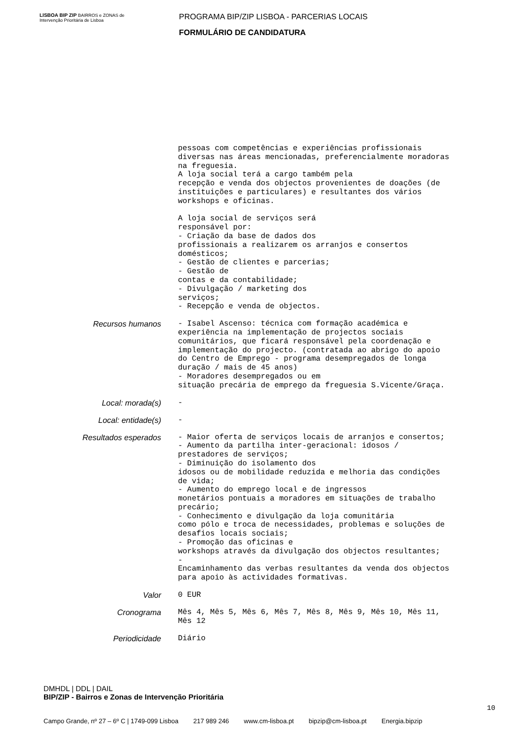LISBOA BIP ZIP BAIRROS e ZONAS de Intervenção Prioritária de Lisboa
PROGRAMA BIP/ZIP LISBOA - PARCERIAS LOCAIS
FORMULÁRIO DE CANDIDATURA
pessoas com competências e experiências profissionais diversas nas áreas mencionadas, preferencialmente moradoras na freguesia. A loja social terá a cargo também pela recepção e venda dos objectos provenientes de doações (de instituições e particulares) e resultantes dos vários workshops e oficinas. A loja social de serviços será responsável por: - Criação da base de dados dos profissionais a realizarem os arranjos e consertos domésticos; - Gestão de clientes e parcerias; - Gestão de contas e da contabilidade; - Divulgação / marketing dos serviços; - Recepção e venda de objectos.
Recursos humanos
- Isabel Ascenso: técnica com formação académica e experiência na implementação de projectos sociais comunitários, que ficará responsável pela coordenação e implementação do projecto. (contratada ao abrigo do apoio do Centro de Emprego - programa desempregados de longa duração / mais de 45 anos) - Moradores desempregados ou em situação precária de emprego da freguesia S.Vicente/Graça.
Local: morada(s)
-
Local: entidade(s)
-
Resultados esperados
- Maior oferta de serviços locais de arranjos e consertos; - Aumento da partilha inter-geracional: idosos / prestadores de serviços; - Diminuição do isolamento dos idosos ou de mobilidade reduzida e melhoria das condições de vida; - Aumento do emprego local e de ingressos monetários pontuais a moradores em situações de trabalho precário; - Conhecimento e divulgação da loja comunitária como pólo e troca de necessidades, problemas e soluções de desafios locais sociais; - Promoção das oficinas e workshops através da divulgação dos objectos resultantes; - Encaminhamento das verbas resultantes da venda dos objectos para apoio às actividades formativas.
Valor
0 EUR
Cronograma
Mês 4, Mês 5, Mês 6, Mês 7, Mês 8, Mês 9, Mês 10, Mês 11, Mês 12
Periodicidade
Diário
DMHDL | DDL | DAIL
BIP/ZIP - Bairros e Zonas de Intervenção Prioritária
10
Campo Grande, nº 27 – 6º C | 1749-099 Lisboa 217 989 246 www.cm-lisboa.pt bipzip@cm-lisboa.pt Energia.bipzip